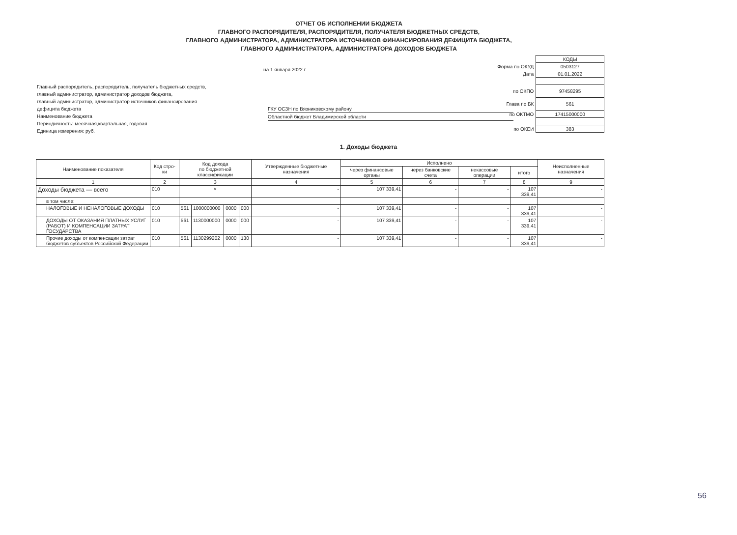ОТЧЕТ ОБ ИСПОЛНЕНИИ БЮДЖЕТА
ГЛАВНОГО РАСПОРЯДИТЕЛЯ, РАСПОРЯДИТЕЛЯ, ПОЛУЧАТЕЛЯ БЮДЖЕТНЫХ СРЕДСТВ,
ГЛАВНОГО АДМИНИСТРАТОРА, АДМИНИСТРАТОРА ИСТОЧНИКОВ ФИНАНСИРОВАНИЯ ДЕФИЦИТА БЮДЖЕТА,
ГЛАВНОГО АДМИНИСТРАТОРА, АДМИНИСТРАТОРА ДОХОДОВ БЮДЖЕТА
на 1 января 2022 г.
Главный распорядитель, распорядитель, получатель бюджетных средств,
главный администратор, администратор доходов бюджета,
главный администратор, администратор источников финансирования
дефицита бюджета
Наименование бюджета
Периодичность: месячная,квартальная, годовая
Единица измерения: руб.
ГКУ ОСЗН по Вязниковскому району
Областной бюджет Владимирской области
| | КОДЫ |
| Форма по ОКУД | 0503127 |
| Дата | 01.01.2022 |
| по ОКПО | 97458295 |
| Глава по БК | 561 |
| по ОКТМО | 17415000000 |
| по ОКЕИ | 383 |
1. Доходы бюджета
| Наименование показателя | Код стро-ки | Код дохода по бюджетной классификации | | | | Утвержденные бюджетные назначения | Исполнено | | | | Неисполненные назначения |
| --- | --- | --- | --- | --- | --- | --- | --- | --- | --- | --- | --- |
| | | | | | | | через финансовые органы | через банковские счета | некассовые операции | итого | |
| 1 | 2 | 3 | | | | 4 | 5 | 6 | 7 | 8 | 9 |
| Доходы бюджета — всего | 010 | × | | | | - | 107 339,41 | - | - | 107 339,41 | - |
| в том числе: | | | | | | | | | | | |
| НАЛОГОВЫЕ И НЕНАЛОГОВЫЕ ДОХОДЫ | 010 | 561 | 1000000000 | 0000 | 000 | - | 107 339,41 | - | - | 107 339,41 | - |
| ДОХОДЫ ОТ ОКАЗАНИЯ ПЛАТНЫХ УСЛУГ (РАБОТ) И КОМПЕНСАЦИИ ЗАТРАТ ГОСУДАРСТВА | 010 | 561 | 1130000000 | 0000 | 000 | - | 107 339,41 | - | - | 107 339,41 | - |
| Прочие доходы от компенсации затрат бюджетов субъектов Российской Федерации | 010 | 561 | 1130299202 | 0000 | 130 | - | 107 339,41 | - | - | 107 339,41 | - |
56